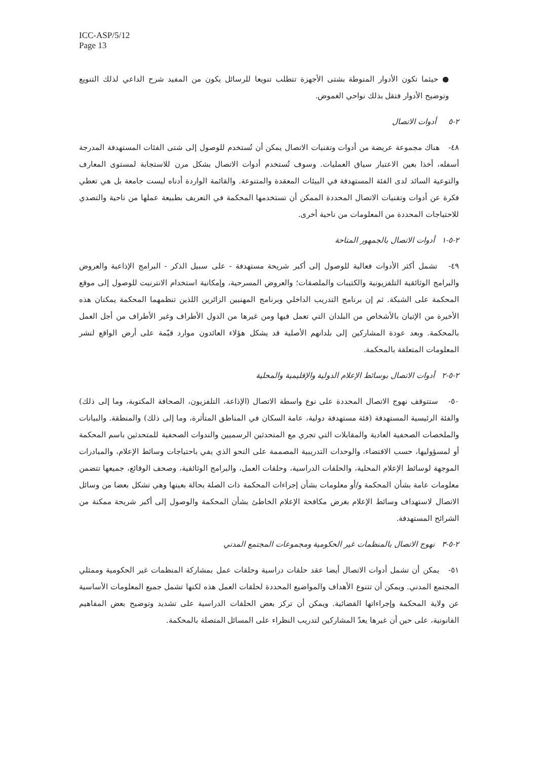ICC-ASP/5/12
Page 13
● حيثما تكون الأدوار المنوطة بشتى الأجهزة تتطلب تنويعا للرسائل يكون من المفيد شرح الداعي لذلك التنويع وتوضيح الأدوار فتقل بذلك نواحي الغموض.
٢-٥ أدوات الاتصال
٤٨- هناك مجموعة عريضة من أدوات وتقنيات الاتصال يمكن أن تُستخدم للوصول إلى شتى الفئات المستهدفة المدرجة أسفله، أخذا بعين الاعتبار سياق العمليات. وسوف تُستخدم أدوات الاتصال بشكل مرن للاستجابة لمستوى المعارف والتوعية السائد لدى الفئة المستهدفة في البيئات المعقدة والمتنوعة. والقائمة الواردة أدناه ليست جامعة بل هي تعطي فكرة عن أدوات وتقنيات الاتصال المحددة الممكن أن تستخدمها المحكمة في التعريف بطبيعة عملها من ناحية والتصدي للاحتياجات المحددة من المعلومات من ناحية أخرى.
٢-٥-١ أدوات الاتصال بالجمهور المتاحة
٤٩- تشمل أكثر الأدوات فعالية للوصول إلى أكبر شريحة مستهدفة - على سبيل الذكر - البرامج الإذاعية والعروض والبرامج الوثائقية التلفزيونية والكتيبات والملصقات؛ والعروض المسرحية، وإمكانية استخدام الانترنيت للوصول إلى موقع المحكمة على الشبكة. ثم إن برنامج التدريب الداخلي وبرنامج المهنيين الزائرين اللذين تنظمهما المحكمة يمكنان هذه الأخيرة من الإتيان بالأشخاص من البلدان التي تعمل فيها ومن غيرها من الدول الأطراف وغير الأطراف من أجل العمل بالمحكمة. وبعد عودة المشاركين إلى بلدانهم الأصلية قد يشكل هؤلاء العائدون موارد قيّمة على أرض الواقع لنشر المعلومات المتعلقة بالمحكمة.
٢-٥-٢ أدوات الاتصال بوسائط الإعلام الدولية والإقليمية والمحلية
٥٠- ستتوقف نهوج الاتصال المحددة على نوع واسطة الاتصال (الإذاعة، التلفزيون، الصحافة المكتوبة، وما إلى ذلك) والفئة الرئيسية المستهدفة (فئة مستهدفة دولية، عامة السكان في المناطق المتأثرة، وما إلى ذلك) والمنطقة. والبيانات والملخصات الصحفية العادية والمقابلات التي تجري مع المتحدثين الرسميين والندوات الصحفية للمتحدثين باسم المحكمة أو لمسؤوليها، حسب الاقتضاء، والوحدات التدريبية المصممة على النحو الذي يفي باحتياجات وسائط الإعلام، والمبادرات الموجهة لوسائط الإعلام المحلية، والحلقات الدراسية، وحلقات العمل، والبرامج الوثائقية، وصحف الوقائع، جميعها تتضمن معلومات عامة بشأن المحكمة و/أو معلومات بشأن إجراءات المحكمة ذات الصلة بحالة بعينها وهي تشكل بعضا من وسائل الاتصال لاستهداف وسائط الإعلام بغرض مكافحة الإعلام الخاطئ بشأن المحكمة والوصول إلى أكبر شريحة ممكنة من الشرائح المستهدفة.
٢-٥-٣ نهوج الاتصال بالمنظمات غير الحكومية ومجموعات المجتمع المدني
٥١- يمكن أن تشمل أدوات الاتصال أيضا عقد حلقات دراسية وحلقات عمل بمشاركة المنظمات غير الحكومية وممثلي المجتمع المدني. ويمكن أن تتنوع الأهداف والمواضيع المحددة لحلقات العمل هذه لكنها تشمل جميع المعلومات الأساسية عن ولاية المحكمة وإجراءاتها القضائية. ويمكن أن تركز بعض الحلقات الدراسية على تشديد وتوضيح بعض المفاهيم القانونية، على حين أن غيرها يعدّ المشاركين لتدريب النظراء على المسائل المتصلة بالمحكمة.